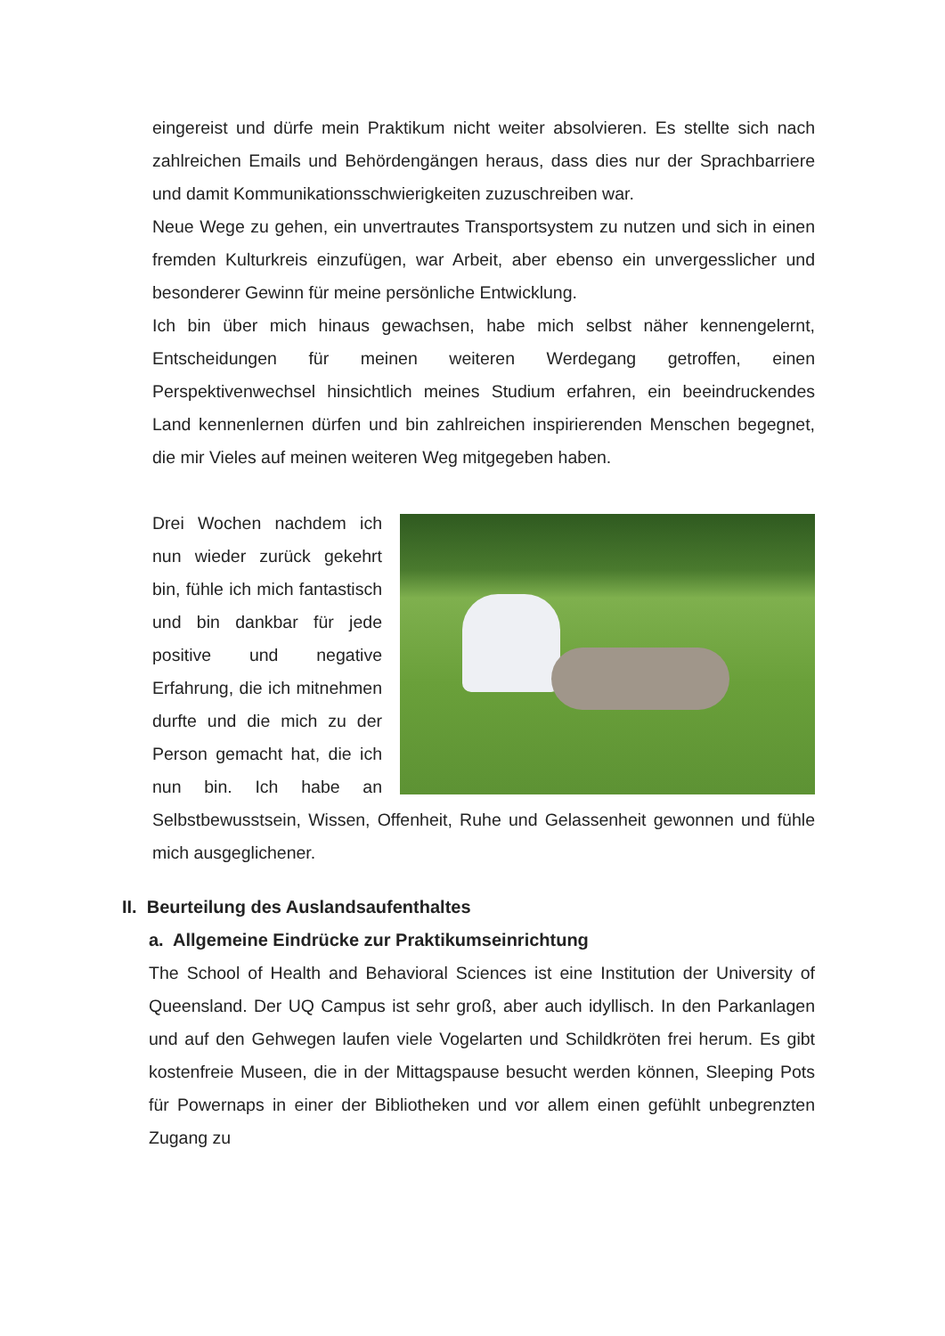eingereist und dürfe mein Praktikum nicht weiter absolvieren. Es stellte sich nach zahlreichen Emails und Behördengängen heraus, dass dies nur der Sprachbarriere und damit Kommunikationsschwierigkeiten zuzuschreiben war.
Neue Wege zu gehen, ein unvertrautes Transportsystem zu nutzen und sich in einen fremden Kulturkreis einzufügen, war Arbeit, aber ebenso ein unvergesslicher und besonderer Gewinn für meine persönliche Entwicklung.
Ich bin über mich hinaus gewachsen, habe mich selbst näher kennengelernt, Entscheidungen für meinen weiteren Werdegang getroffen, einen Perspektivenwechsel hinsichtlich meines Studium erfahren, ein beeindruckendes Land kennenlernen dürfen und bin zahlreichen inspirierenden Menschen begegnet, die mir Vieles auf meinen weiteren Weg mitgegeben haben.
Drei Wochen nachdem ich nun wieder zurück gekehrt bin, fühle ich mich fantastisch und bin dankbar für jede positive und negative Erfahrung, die ich mitnehmen durfte und die mich zu der Person gemacht hat, die ich nun bin. Ich habe an Selbstbewusstsein, Wissen, Offenheit, Ruhe und Gelassenheit gewonnen und fühle mich ausgeglichener.
II. Beurteilung des Auslandsaufenthaltes
a. Allgemeine Eindrücke zur Praktikumseinrichtung
The School of Health and Behavioral Sciences ist eine Institution der University of Queensland. Der UQ Campus ist sehr groß, aber auch idyllisch. In den Parkanlagen und auf den Gehwegen laufen viele Vogelarten und Schildkröten frei herum. Es gibt kostenfreie Museen, die in der Mittagspause besucht werden können, Sleeping Pots für Powernaps in einer der Bibliotheken und vor allem einen gefühlt unbegrenzten Zugang zu